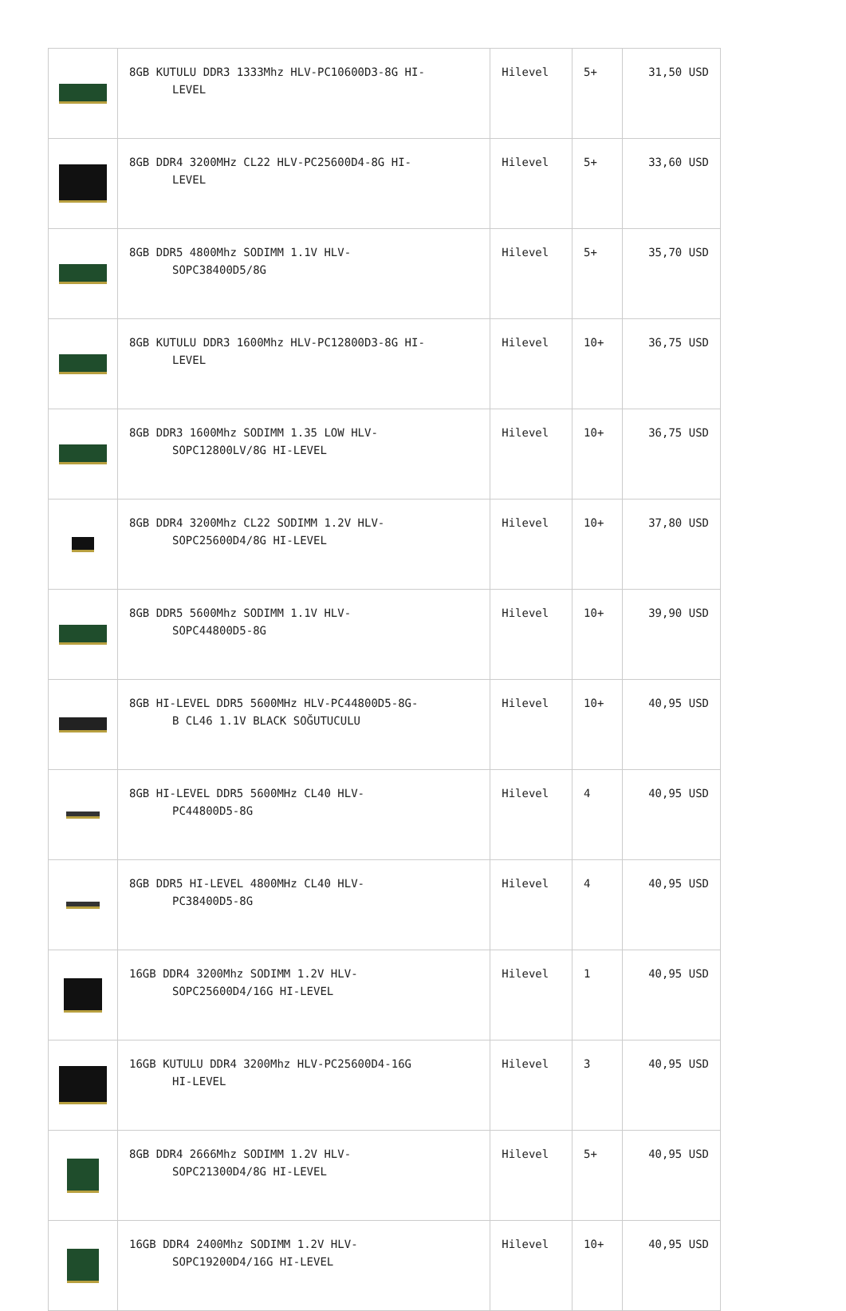| | 8GB KUTULU DDR3 1333Mhz HLV-PC10600D3-8G HI- LEVEL | Hilevel | 5+ | 31,50 USD |
| | 8GB DDR4 3200MHz CL22 HLV-PC25600D4-8G HI- LEVEL | Hilevel | 5+ | 33,60 USD |
| | 8GB DDR5 4800Mhz SODIMM 1.1V HLV- SOPC38400D5/8G | Hilevel | 5+ | 35,70 USD |
| | 8GB KUTULU DDR3 1600Mhz HLV-PC12800D3-8G HI- LEVEL | Hilevel | 10+ | 36,75 USD |
| | 8GB DDR3 1600Mhz SODIMM 1.35 LOW HLV- SOPC12800LV/8G HI-LEVEL | Hilevel | 10+ | 36,75 USD |
| | 8GB DDR4 3200Mhz CL22 SODIMM 1.2V HLV- SOPC25600D4/8G HI-LEVEL | Hilevel | 10+ | 37,80 USD |
| | 8GB DDR5 5600Mhz SODIMM 1.1V HLV- SOPC44800D5-8G | Hilevel | 10+ | 39,90 USD |
| | 8GB HI-LEVEL DDR5 5600MHz HLV-PC44800D5-8G- B CL46 1.1V BLACK SOĞUTUCULU | Hilevel | 10+ | 40,95 USD |
| | 8GB HI-LEVEL DDR5 5600MHz CL40 HLV- PC44800D5-8G | Hilevel | 4 | 40,95 USD |
| | 8GB DDR5 HI-LEVEL 4800MHz CL40 HLV- PC38400D5-8G | Hilevel | 4 | 40,95 USD |
| | 16GB DDR4 3200Mhz SODIMM 1.2V HLV- SOPC25600D4/16G HI-LEVEL | Hilevel | 1 | 40,95 USD |
| | 16GB KUTULU DDR4 3200Mhz HLV-PC25600D4-16G HI-LEVEL | Hilevel | 3 | 40,95 USD |
| | 8GB DDR4 2666Mhz SODIMM 1.2V HLV- SOPC21300D4/8G HI-LEVEL | Hilevel | 5+ | 40,95 USD |
| | 16GB DDR4 2400Mhz SODIMM 1.2V HLV- SOPC19200D4/16G HI-LEVEL | Hilevel | 10+ | 40,95 USD |